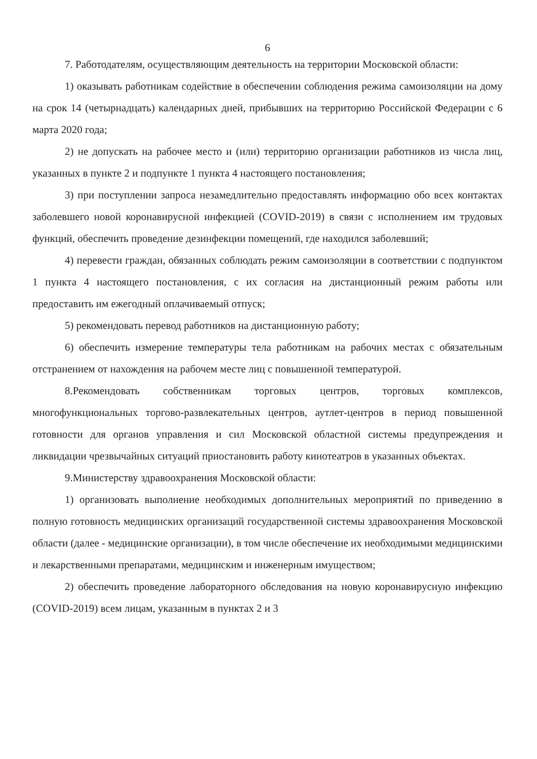6
7. Работодателям, осуществляющим деятельность на территории Московской области:
1) оказывать работникам содействие в обеспечении соблюдения режима самоизоляции на дому на срок 14 (четырнадцать) календарных дней, прибывших на территорию Российской Федерации с 6 марта 2020 года;
2) не допускать на рабочее место и (или) территорию организации работников из числа лиц, указанных в пункте 2 и подпункте 1 пункта 4 настоящего постановления;
3) при поступлении запроса незамедлительно предоставлять информацию обо всех контактах заболевшего новой коронавирусной инфекцией (COVID-2019) в связи с исполнением им трудовых функций, обеспечить проведение дезинфекции помещений, где находился заболевший;
4) перевести граждан, обязанных соблюдать режим самоизоляции в соответствии с подпунктом 1 пункта 4 настоящего постановления, с их согласия на дистанционный режим работы или предоставить им ежегодный оплачиваемый отпуск;
5) рекомендовать перевод работников на дистанционную работу;
6) обеспечить измерение температуры тела работникам на рабочих местах с обязательным отстранением от нахождения на рабочем месте лиц с повышенной температурой.
8.Рекомендовать собственникам торговых центров, торговых комплексов, многофункциональных торгово-развлекательных центров, аутлет-центров в период повышенной готовности для органов управления и сил Московской областной системы предупреждения и ликвидации чрезвычайных ситуаций приостановить работу кинотеатров в указанных объектах.
9.Министерству здравоохранения Московской области:
1) организовать выполнение необходимых дополнительных мероприятий по приведению в полную готовность медицинских организаций государственной системы здравоохранения Московской области (далее - медицинские организации), в том числе обеспечение их необходимыми медицинскими и лекарственными препаратами, медицинским и инженерным имуществом;
2) обеспечить проведение лабораторного обследования на новую коронавирусную инфекцию (COVID-2019) всем лицам, указанным в пунктах 2 и 3